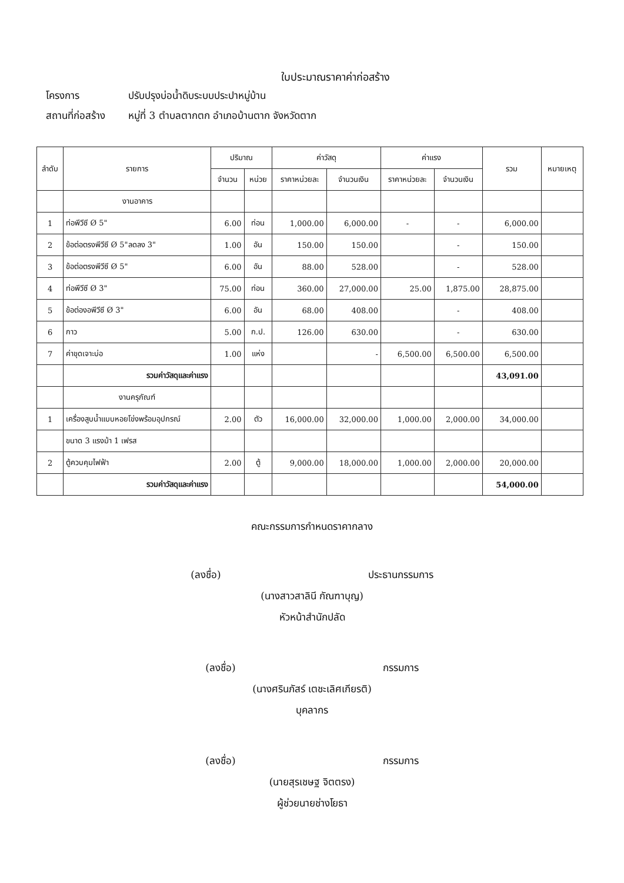ใบประมาณราคาค่าก่อสร้าง
โครงการ ปรับปรุงบ่อน้ำดิบระบบประปาหมู่บ้าน
สถานที่ก่อสร้าง หมู่ที่ 3 ตำบลตากตก อำเภอบ้านตาก จังหวัดตาก
| ลำดับ | รายการ | ปริมาณ | | ค่าวัสดุ | | ค่าแรง | | รวม | หมายเหตุ |
| --- | --- | --- | --- | --- | --- | --- | --- | --- | --- |
| | | จำนวน | หน่วย | ราคาหน่วยละ | จำนวนเงิน | ราคาหน่วยละ | จำนวนเงิน | | |
| | งานอาคาร | | | | | | | | |
| 1 | ท่อพีวีซี Ø 5" | 6.00 | ท่อน | 1,000.00 | 6,000.00 | - | - | 6,000.00 | |
| 2 | ข้อต่อตรงพีวีซี Ø 5"ลดลง 3" | 1.00 | อัน | 150.00 | 150.00 | | - | 150.00 | |
| 3 | ข้อต่อตรงพีวีซี Ø 5" | 6.00 | อัน | 88.00 | 528.00 | | - | 528.00 | |
| 4 | ท่อพีวีซี Ø 3" | 75.00 | ท่อน | 360.00 | 27,000.00 | 25.00 | 1,875.00 | 28,875.00 | |
| 5 | ข้อต่องอพีวีซี Ø 3" | 6.00 | อัน | 68.00 | 408.00 | | - | 408.00 | |
| 6 | กาว | 5.00 | ก.ป. | 126.00 | 630.00 | | - | 630.00 | |
| 7 | ค่าขุดเจาะบ่อ | 1.00 | แห่ง | | - | 6,500.00 | 6,500.00 | 6,500.00 | |
| | รวมค่าวัสดุและค่าแรง | | | | | | | 43,091.00 | |
| | งานครุภัณฑ์ | | | | | | | | |
| 1 | เครื่องสูบน้ำแบบหอยโข่งพร้อมอุปกรณ์ | 2.00 | ตัว | 16,000.00 | 32,000.00 | 1,000.00 | 2,000.00 | 34,000.00 | |
| | ขนาด 3 แรงม้า 1 เฟรส | | | | | | | | |
| 2 | ตู้ควบคุมไฟฟ้า | 2.00 | ตู้ | 9,000.00 | 18,000.00 | 1,000.00 | 2,000.00 | 20,000.00 | |
| | รวมค่าวัสดุและค่าแรง | | | | | | | 54,000.00 | |
คณะกรรมการกำหนดราคากลาง
(ลงชื่อ) ประธานกรรมการ
(นางสาวสาลินี กัณฑาบุญ)
หัวหน้าสำนักปลัด
(ลงชื่อ) กรรมการ
(นางศรินภัสร์ เตชะเลิศเกียรติ)
บุคลากร
(ลงชื่อ) กรรมการ
(นายสุรเชษฐ จิตตรง)
ผู้ช่วยนายช่างโยธา